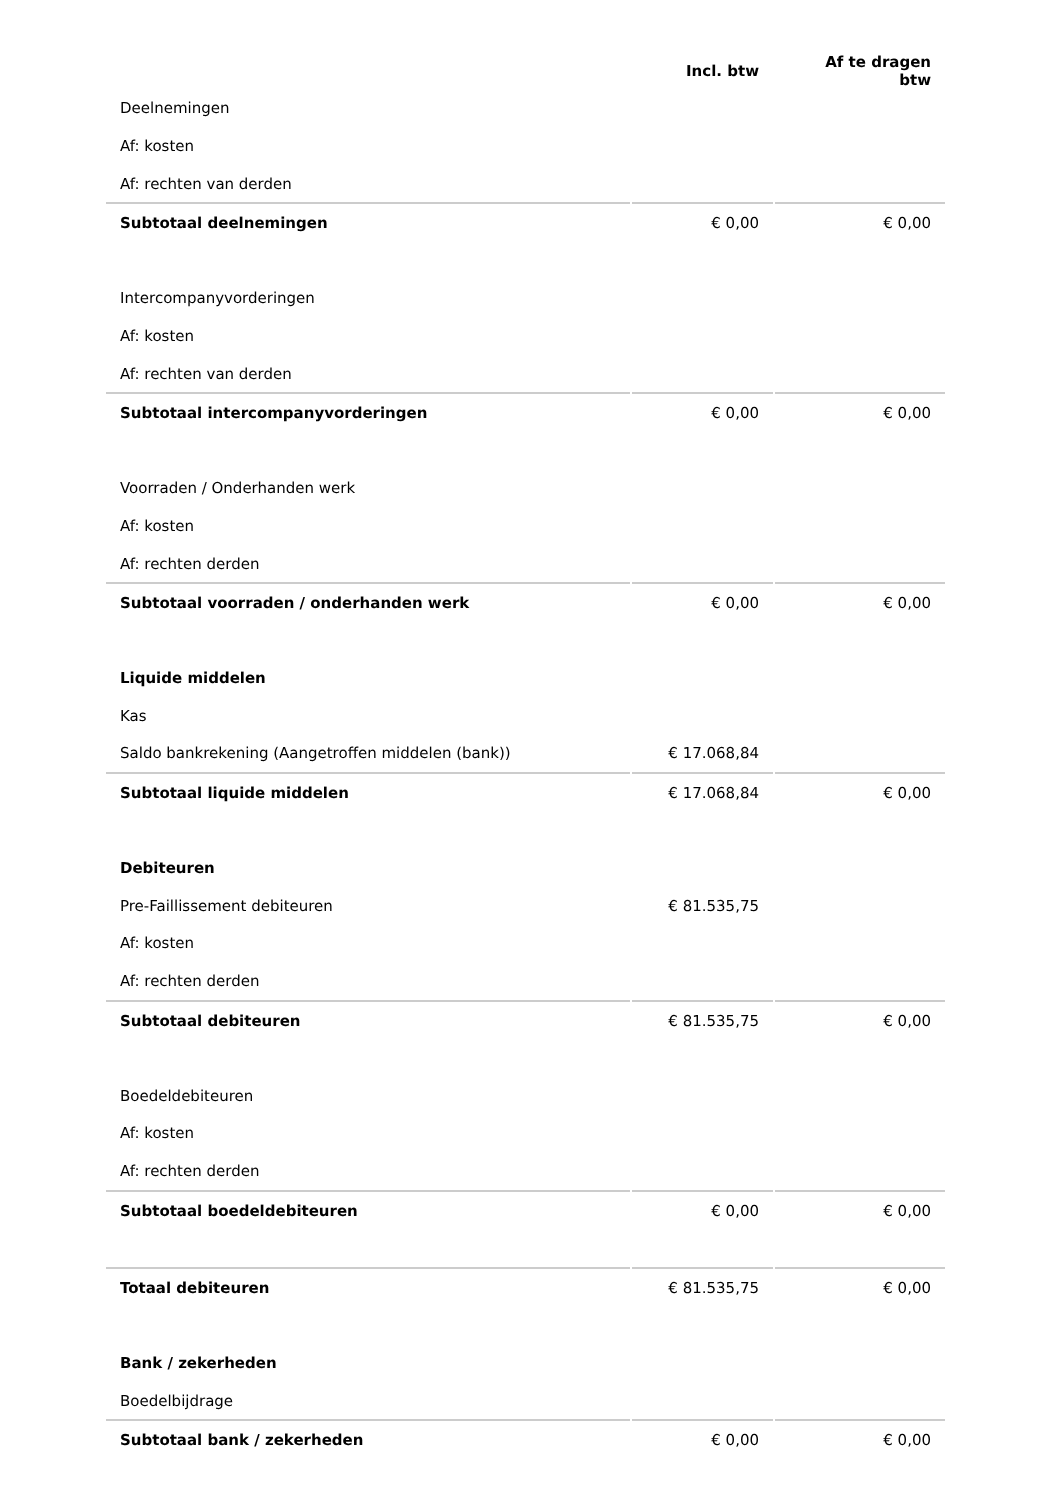| | Incl. btw | Af te dragen btw |
| --- | --- | --- |
| Deelnemingen | | |
| Af: kosten | | |
| Af: rechten van derden | | |
| Subtotaal deelnemingen | € 0,00 | € 0,00 |
| Intercompanyvorderingen | | |
| Af: kosten | | |
| Af: rechten van derden | | |
| Subtotaal intercompanyvorderingen | € 0,00 | € 0,00 |
| Voorraden / Onderhanden werk | | |
| Af: kosten | | |
| Af: rechten derden | | |
| Subtotaal voorraden / onderhanden werk | € 0,00 | € 0,00 |
| Liquide middelen | | |
| Kas | | |
| Saldo bankrekening (Aangetroffen middelen (bank)) | € 17.068,84 | |
| Subtotaal liquide middelen | € 17.068,84 | € 0,00 |
| Debiteuren | | |
| Pre-Faillissement debiteuren | € 81.535,75 | |
| Af: kosten | | |
| Af: rechten derden | | |
| Subtotaal debiteuren | € 81.535,75 | € 0,00 |
| Boedeldebiteuren | | |
| Af: kosten | | |
| Af: rechten derden | | |
| Subtotaal boedeldebiteuren | € 0,00 | € 0,00 |
| Totaal debiteuren | € 81.535,75 | € 0,00 |
| Bank / zekerheden | | |
| Boedelbijdrage | | |
| Subtotaal bank / zekerheden | € 0,00 | € 0,00 |